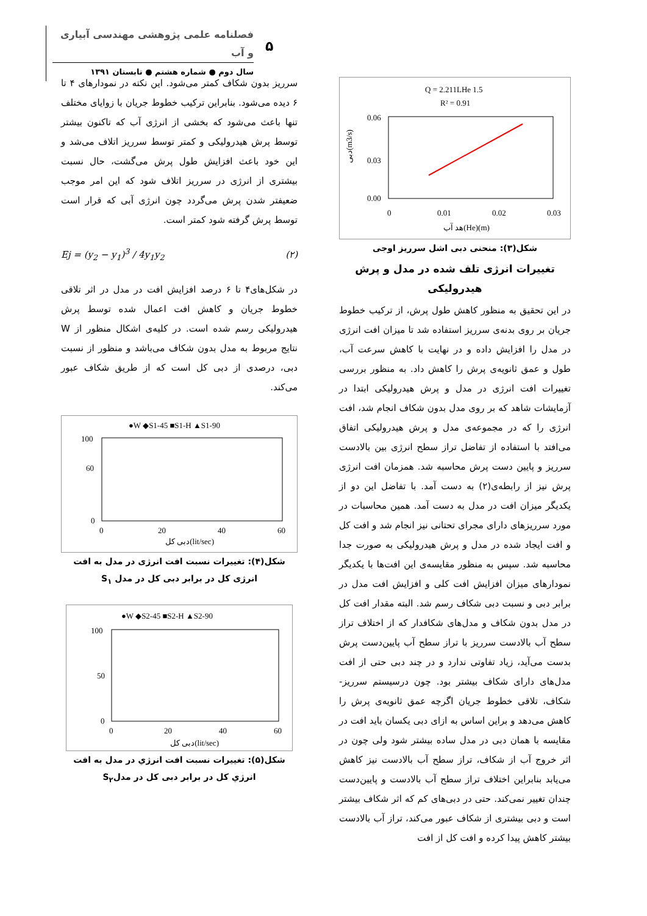فصلنامه علمی پژوهشی مهندسی آبیاری و آب
سال دوم ● شماره هشتم ● تابستان ۱۳۹۱
۵
Q = 2.211LHe 1.5
R² = 0.91
0.06
0.03
0.00
0
0.01
0.02
0.03
هد آب(He)(m)
دبی(m3/s)
شکل(۳): منحنی دبی اشل سرریز اوجی
تغییرات انرژی تلف شده در مدل و پرش هیدرولیکی
در این تحقیق به منظور کاهش طول پرش، از ترکیب خطوط جریان بر روی بدنه‌ی سرریز استفاده شد تا میزان افت انرژی در مدل را افزایش داده و در نهایت با کاهش سرعت آب، طول و عمق ثانویه‌ی پرش را کاهش داد. به منظور بررسی تغییرات افت انرژی در مدل و پرش هیدرولیکی ابتدا در آزمایشات شاهد که بر روی مدل بدون شکاف انجام شد، افت انرژی را که در مجموعه‌ی مدل و پرش هیدرولیکی اتفاق می‌افتد با استفاده از تفاضل تراز سطح انرژی بین بالادست سرریز و پایین دست پرش محاسبه شد. همزمان افت انرژی پرش نیز از رابطه‌ی(۲) به دست آمد. با تفاضل این دو از یکدیگر میزان افت در مدل به دست آمد. همین محاسبات در مورد سرریزهای دارای مجرای تحتانی نیز انجام شد و افت کل و افت ایجاد شده در مدل و پرش هیدرولیکی به صورت جدا محاسبه شد. سپس به منظور مقایسه‌ی این افت‌ها با یکدیگر نمودارهای میزان افزایش افت کلی و افزایش افت مدل در برابر دبی و نسبت دبی شکاف رسم شد. البته مقدار افت کل در مدل بدون شکاف و مدل‌های شکافدار که از اختلاف تراز سطح آب بالادست سرریز با تراز سطح آب پایین‌دست پرش بدست می‌آید، زیاد تفاوتی ندارد و در چند دبی حتی از افت مدل‌های دارای شکاف بیشتر بود. چون درسیستم سرریز-شکاف، تلاقی خطوط جریان اگرچه عمق ثانویه‌ی پرش را کاهش می‌دهد و براین اساس به ازای دبی یکسان باید افت در مقایسه با همان دبی در مدل ساده بیشتر شود ولی چون در اثر خروج آب از شکاف، تراز سطح آب بالادست نیز کاهش می‌یابد بنابراین اختلاف تراز سطح آب بالادست و پایین‌دست چندان تغییر نمی‌کند. حتی در دبی‌های کم که اثر شکاف بیشتر است و دبی بیشتری از شکاف عبور می‌کند، تراز آب بالادست بیشتر کاهش پیدا کرده و افت کل از افت
سرریز بدون شکاف کمتر می‌شود. این نکته در نمودارهای ۴ تا ۶ دیده می‌شود. بنابراین ترکیب خطوط جریان با زوایای مختلف تنها باعث می‌شود که بخشی از انرژی آب که تاکنون بیشتر توسط پرش هیدرولیکی و کمتر توسط سرریز اتلاف می‌شد و این خود باعث افزایش طول پرش می‌گشت، حال نسبت بیشتری از انرژی در سرریز اتلاف شود که این امر موجب ضعیفتر شدن پرش می‌گردد چون انرژی آبی که قرار است توسط پرش گرفته شود کمتر است.
Ej = (y<sub>2</sub> − y<sub>1</sub>)<sup>3</sup> / 4y<sub>1</sub>y<sub>2</sub> (۲)
در شکل‌های۴ تا ۶ درصد افزایش افت در مدل در اثر تلاقی خطوط جریان و کاهش افت اعمال شده توسط پرش هیدرولیکی رسم شده است. در کلیه‌ی اشکال منظور از W نتایج مربوط به مدل بدون شکاف می‌باشد و منظور از نسبت دبی، درصدی از دبی کل است که از طریق شکاف عبور می‌کند.
●W ◆S1-45 ■S1-H ▲S1-90
100
60
0
0
20
40
60
دبی کل(lit/sec)
شکل(۴): تغییرات نسبت افت انرژی در مدل به افت انرژی کل در برابر دبی کل در مدل S<sub>۱</sub>
●W ◆S2-45 ■S2-H ▲S2-90
100
50
0
0
20
40
60
دبی کل(lit/sec)
شکل(۵): تغییرات نسبت افت انرژي در مدل به افت انرژي کل در برابر دبی کل در مدلS<sub>۲</sub>